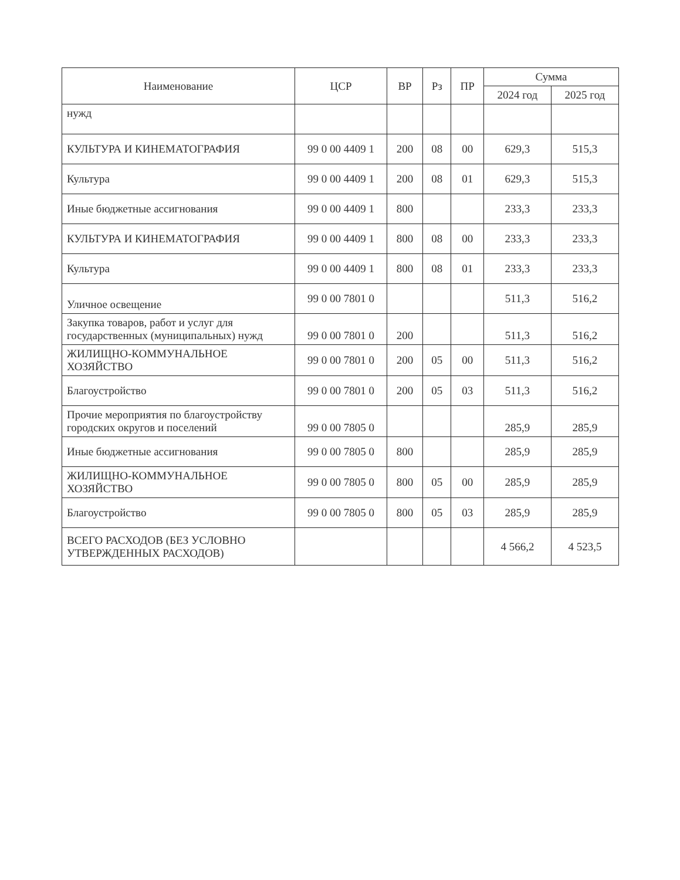| Наименование | ЦСР | ВР | Рз | ПР | Сумма | |
| --- | --- | --- | --- | --- | --- | --- |
| | | | | | 2024 год | 2025 год |
| нужд | | | | | | |
| КУЛЬТУРА И КИНЕМАТОГРАФИЯ | 99 0 00 4409 1 | 200 | 08 | 00 | 629,3 | 515,3 |
| Культура | 99 0 00 4409 1 | 200 | 08 | 01 | 629,3 | 515,3 |
| Иные бюджетные ассигнования | 99 0 00 4409 1 | 800 | | | 233,3 | 233,3 |
| КУЛЬТУРА И КИНЕМАТОГРАФИЯ | 99 0 00 4409 1 | 800 | 08 | 00 | 233,3 | 233,3 |
| Культура | 99 0 00 4409 1 | 800 | 08 | 01 | 233,3 | 233,3 |
| Уличное освещение | 99 0 00 7801 0 | | | | 511,3 | 516,2 |
| Закупка товаров, работ и услуг для государственных (муниципальных) нужд | 99 0 00 7801 0 | 200 | | | 511,3 | 516,2 |
| ЖИЛИЩНО-КОММУНАЛЬНОЕ ХОЗЯЙСТВО | 99 0 00 7801 0 | 200 | 05 | 00 | 511,3 | 516,2 |
| Благоустройство | 99 0 00 7801 0 | 200 | 05 | 03 | 511,3 | 516,2 |
| Прочие мероприятия по благоустройству городских округов и поселений | 99 0 00 7805 0 | | | | 285,9 | 285,9 |
| Иные бюджетные ассигнования | 99 0 00 7805 0 | 800 | | | 285,9 | 285,9 |
| ЖИЛИЩНО-КОММУНАЛЬНОЕ ХОЗЯЙСТВО | 99 0 00 7805 0 | 800 | 05 | 00 | 285,9 | 285,9 |
| Благоустройство | 99 0 00 7805 0 | 800 | 05 | 03 | 285,9 | 285,9 |
| ВСЕГО РАСХОДОВ (БЕЗ УСЛОВНО УТВЕРЖДЕННЫХ РАСХОДОВ) | | | | | 4 566,2 | 4 523,5 |